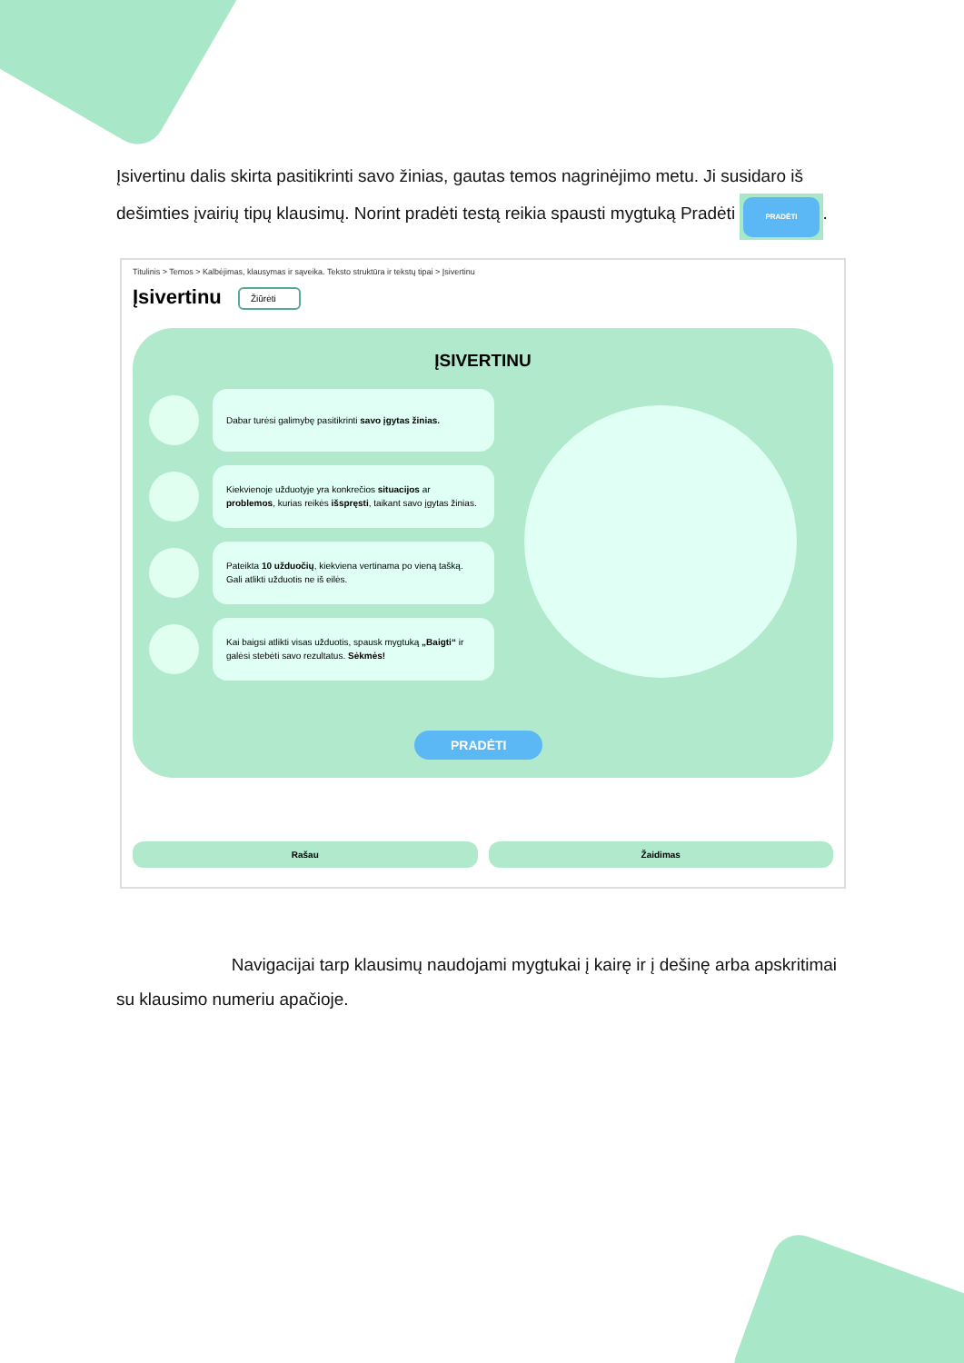Įsivertinu dalis skirta pasitikrinti savo žinias, gautas temos nagrinėjimo metu. Ji susidaro iš dešimties įvairių tipų klausimų. Norint pradėti testą reikia spausti mygtuką Pradėti PRADĖTI.
Titulinis > Temos > Kalbėjimas, klausymas ir sąveika. Teksto struktūra ir tekstų tipai > Įsivertinu
Įsivertinu Žiūrėti
ĮSIVERTINU
Dabar turėsi galimybę pasitikrinti savo įgytas žinias.
Kiekvienoje užduotyje yra konkrečios situacijos ar problemos, kurias reikės išspręsti, taikant savo įgytas žinias.
Pateikta 10 užduočių, kiekviena vertinama po vieną tašką. Gali atlikti užduotis ne iš eilės.
Kai baigsi atlikti visas užduotis, spausk mygtuką „Baigti“ ir galėsi stebėti savo rezultatus. Sėkmės!
PRADĖTI
Rašau Žaidimas
Navigacijai tarp klausimų naudojami mygtukai į kairę ir į dešinę arba apskritimai su klausimo numeriu apačioje.